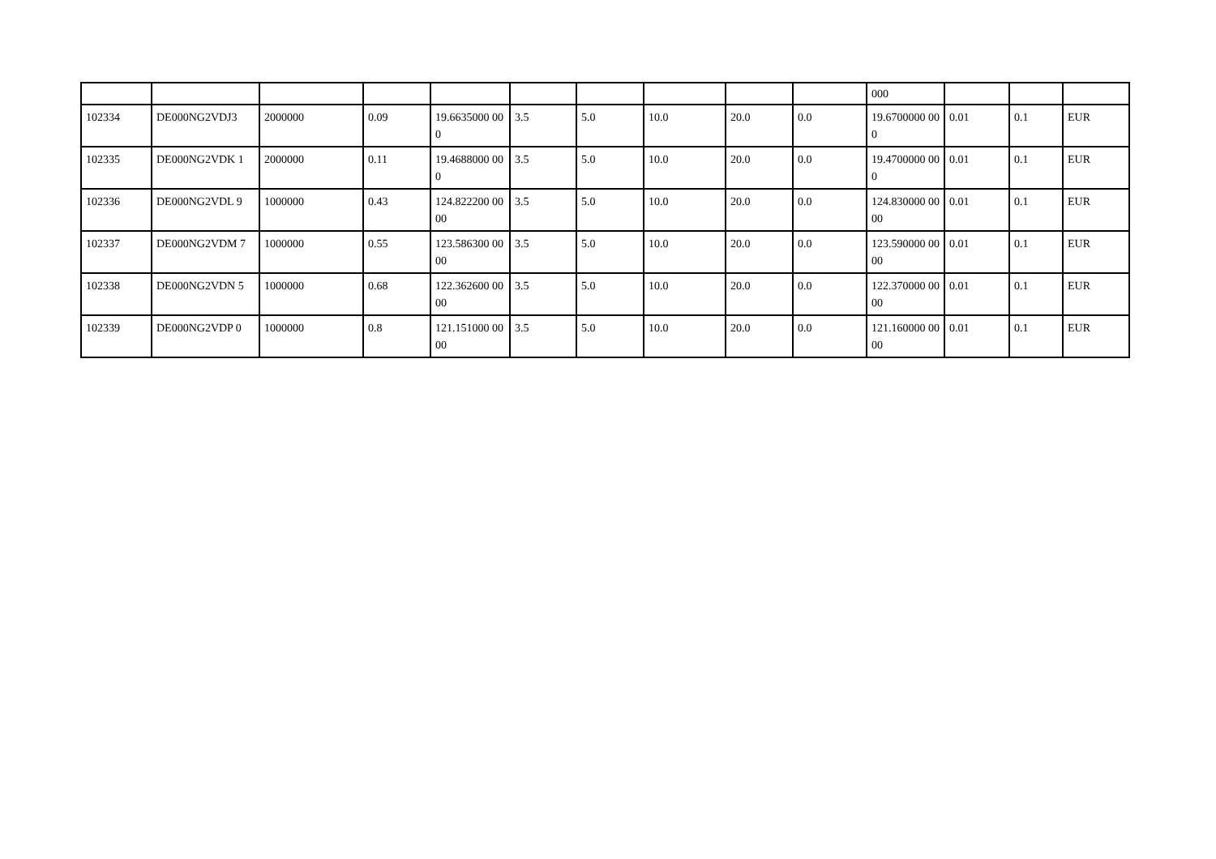| | | | | | | | | | | 000 | | | |
| 102334 | DE000NG2VDJ3 | 2000000 | 0.09 | 19.6635000 000 | 3.5 | 5.0 | 10.0 | 20.0 | 0.0 | 19.6700000 000 | 0.01 | 0.1 | EUR |
| 102335 | DE000NG2VDK 1 | 2000000 | 0.11 | 19.4688000 000 | 3.5 | 5.0 | 10.0 | 20.0 | 0.0 | 19.4700000 000 | 0.01 | 0.1 | EUR |
| 102336 | DE000NG2VDL 9 | 1000000 | 0.43 | 124.822200 0000 | 3.5 | 5.0 | 10.0 | 20.0 | 0.0 | 124.830000 0000 | 0.01 | 0.1 | EUR |
| 102337 | DE000NG2VDM 7 | 1000000 | 0.55 | 123.586300 0000 | 3.5 | 5.0 | 10.0 | 20.0 | 0.0 | 123.590000 0000 | 0.01 | 0.1 | EUR |
| 102338 | DE000NG2VDN 5 | 1000000 | 0.68 | 122.362600 0000 | 3.5 | 5.0 | 10.0 | 20.0 | 0.0 | 122.370000 0000 | 0.01 | 0.1 | EUR |
| 102339 | DE000NG2VDP 0 | 1000000 | 0.8 | 121.151000 0000 | 3.5 | 5.0 | 10.0 | 20.0 | 0.0 | 121.160000 0000 | 0.01 | 0.1 | EUR |